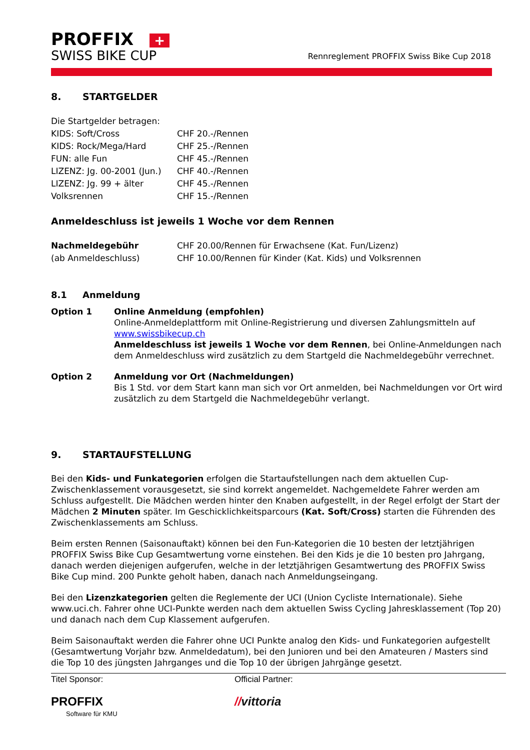PROFFIX +
SWISS BIKE CUP
Rennreglement PROFFIX Swiss Bike Cup 2018
8. STARTGELDER
| Die Startgelder betragen: | |
| KIDS: Soft/Cross | CHF 20.-/Rennen |
| KIDS: Rock/Mega/Hard | CHF 25.-/Rennen |
| FUN: alle Fun | CHF 45.-/Rennen |
| LIZENZ: Jg. 00-2001 (Jun.) | CHF 40.-/Rennen |
| LIZENZ: Jg. 99 + älter | CHF 45.-/Rennen |
| Volksrennen | CHF 15.-/Rennen |
Anmeldeschluss ist jeweils 1 Woche vor dem Rennen
| Nachmeldegebühr | CHF 20.00/Rennen für Erwachsene (Kat. Fun/Lizenz) |
| (ab Anmeldeschluss) | CHF 10.00/Rennen für Kinder (Kat. Kids) und Volksrennen |
8.1 Anmeldung
| Option 1 | Online Anmeldung (empfohlen) Online-Anmeldeplattform mit Online-Registrierung und diversen Zahlungsmitteln auf www.swissbikecup.ch Anmeldeschluss ist jeweils 1 Woche vor dem Rennen , bei Online-Anmeldungen nach dem Anmeldeschluss wird zusätzlich zu dem Startgeld die Nachmeldegebühr verrechnet. |
| Option 2 | Anmeldung vor Ort (Nachmeldungen) Bis 1 Std. vor dem Start kann man sich vor Ort anmelden, bei Nachmeldungen vor Ort wird zusätzlich zu dem Startgeld die Nachmeldegebühr verlangt. |
9. STARTAUFSTELLUNG
Bei den Kids- und Funkategorien erfolgen die Startaufstellungen nach dem aktuellen Cup-Zwischenklassement vorausgesetzt, sie sind korrekt angemeldet. Nachgemeldete Fahrer werden am Schluss aufgestellt. Die Mädchen werden hinter den Knaben aufgestellt, in der Regel erfolgt der Start der Mädchen 2 Minuten später. Im Geschicklichkeitsparcours (Kat. Soft/Cross) starten die Führenden des Zwischenklassements am Schluss.
Beim ersten Rennen (Saisonauftakt) können bei den Fun-Kategorien die 10 besten der letztjährigen PROFFIX Swiss Bike Cup Gesamtwertung vorne einstehen. Bei den Kids je die 10 besten pro Jahrgang, danach werden diejenigen aufgerufen, welche in der letztjährigen Gesamtwertung des PROFFIX Swiss Bike Cup mind. 200 Punkte geholt haben, danach nach Anmeldungseingang.
Bei den Lizenzkategorien gelten die Reglemente der UCI (Union Cycliste Internationale). Siehe www.uci.ch. Fahrer ohne UCI-Punkte werden nach dem aktuellen Swiss Cycling Jahresklassement (Top 20) und danach nach dem Cup Klassement aufgerufen.
Beim Saisonauftakt werden die Fahrer ohne UCI Punkte analog den Kids- und Funkategorien aufgestellt (Gesamtwertung Vorjahr bzw. Anmeldedatum), bei den Junioren und bei den Amateuren / Masters sind die Top 10 des jüngsten Jahrganges und die Top 10 der übrigen Jahrgänge gesetzt.
Titel Sponsor:
PROFFIX
Software für KMU
Official Partner:
//vittoria